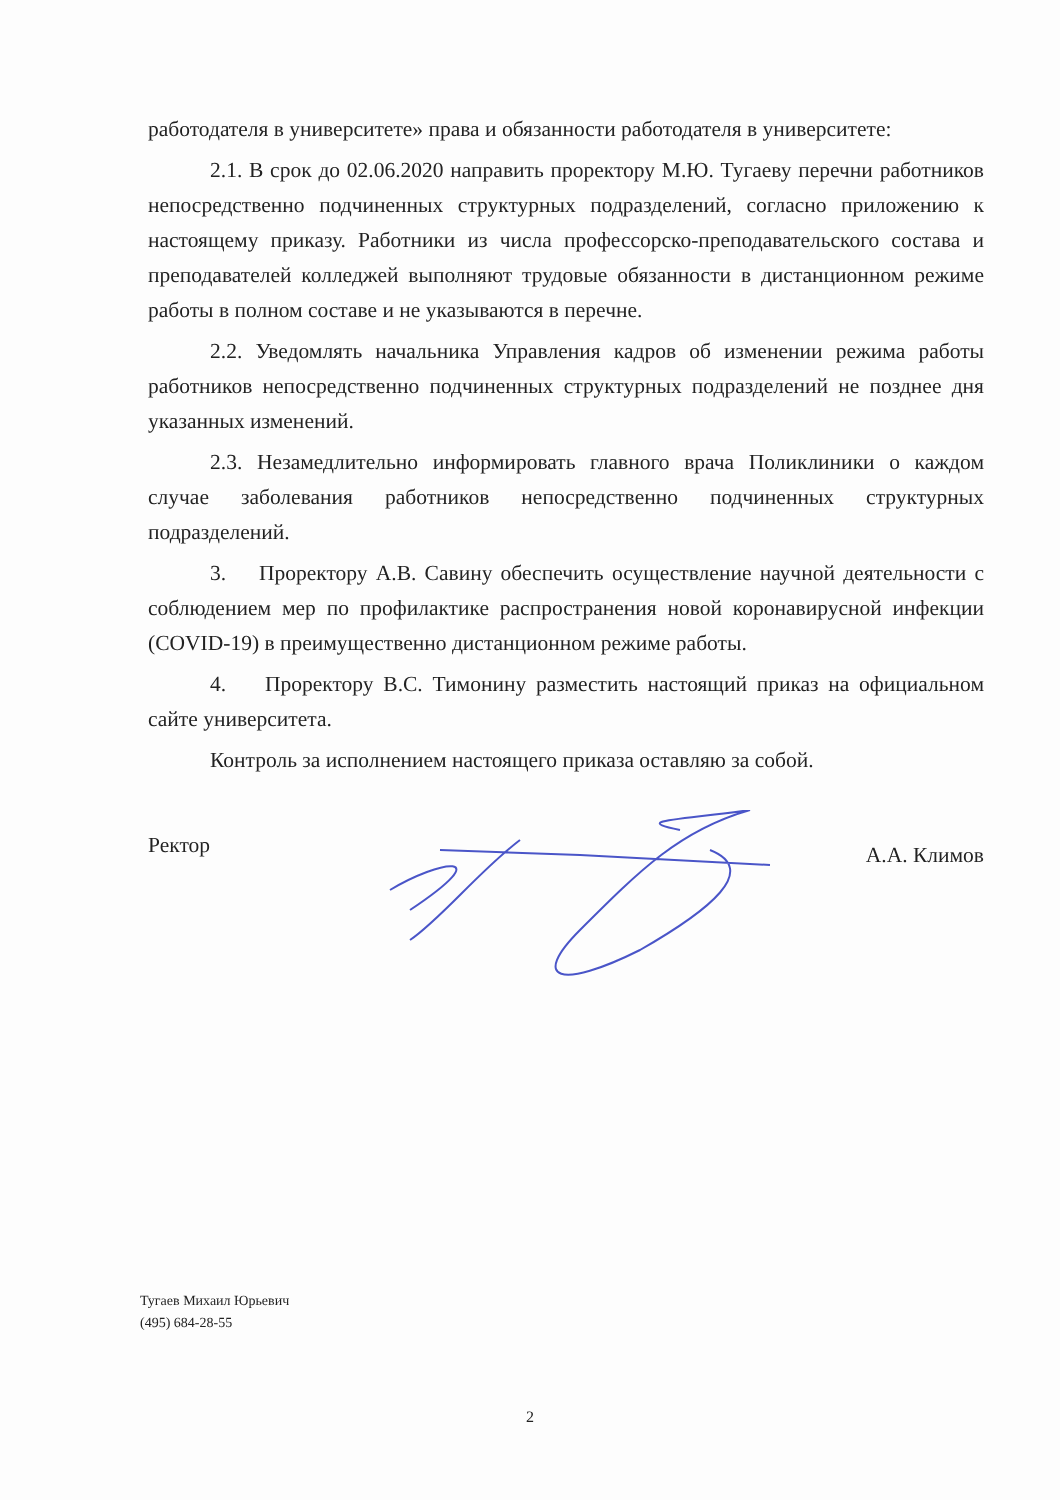работодателя в университете» права и обязанности работодателя в университете:
2.1. В срок до 02.06.2020 направить проректору М.Ю. Тугаеву перечни работников непосредственно подчиненных структурных подразделений, согласно приложению к настоящему приказу. Работники из числа профессорско-преподавательского состава и преподавателей колледжей выполняют трудовые обязанности в дистанционном режиме работы в полном составе и не указываются в перечне.
2.2. Уведомлять начальника Управления кадров об изменении режима работы работников непосредственно подчиненных структурных подразделений не позднее дня указанных изменений.
2.3. Незамедлительно информировать главного врача Поликлиники о каждом случае заболевания работников непосредственно подчиненных структурных подразделений.
3. Проректору А.В. Савину обеспечить осуществление научной деятельности с соблюдением мер по профилактике распространения новой коронавирусной инфекции (COVID-19) в преимущественно дистанционном режиме работы.
4. Проректору В.С. Тимонину разместить настоящий приказ на официальном сайте университета.
Контроль за исполнением настоящего приказа оставляю за собой.
Ректор А.А. Климов
Тугаев Михаил Юрьевич
(495) 684-28-55
2